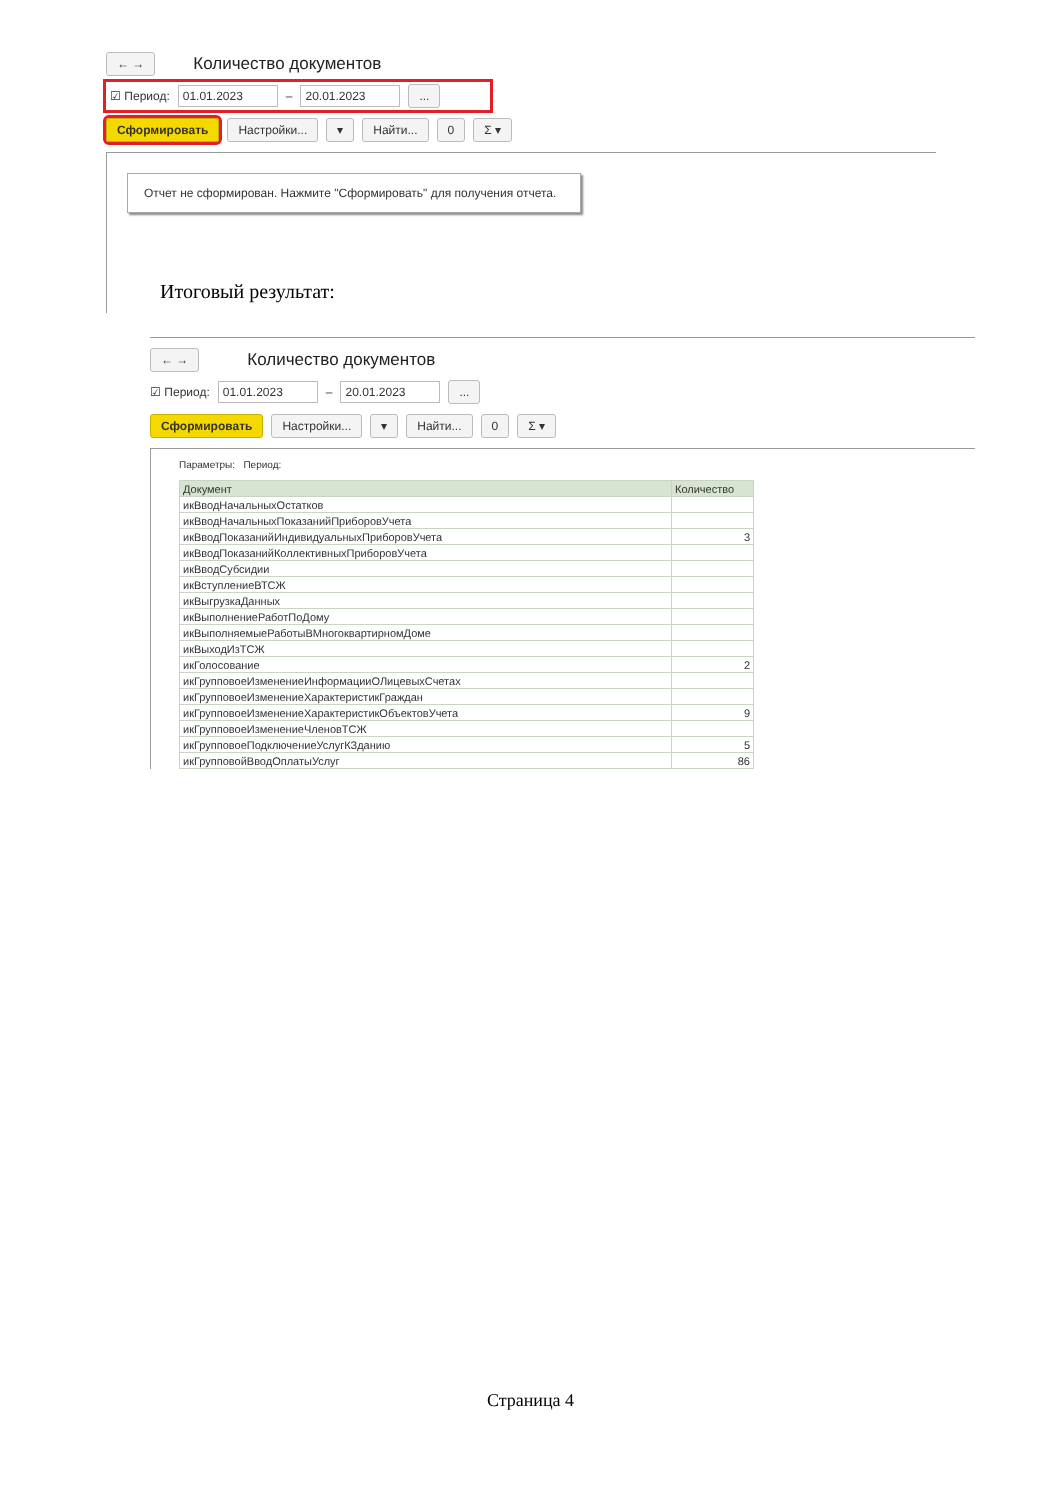← →
Количество документов
☑ Период: 01.01.2023 – 20.01.2023 ...
Сформировать Настройки... ▾ Найти... 0 Σ ▾
Отчет не сформирован. Нажмите "Сформировать" для получения отчета.
Итоговый результат:
← →
Количество документов
☑ Период: 01.01.2023 – 20.01.2023 ...
Сформировать Настройки... ▾ Найти... 0 Σ ▾
Параметры: Период:
| Документ | Количество |
| --- | --- |
| икВводНачальныхОстатков | |
| икВводНачальныхПоказанийПриборовУчета | |
| икВводПоказанийИндивидуальныхПриборовУчета | 3 |
| икВводПоказанийКоллективныхПриборовУчета | |
| икВводСубсидии | |
| икВступлениеВТСЖ | |
| икВыгрузкаДанных | |
| икВыполнениеРаботПоДому | |
| икВыполняемыеРаботыВМногоквартирномДоме | |
| икВыходИзТСЖ | |
| икГолосование | 2 |
| икГрупповоеИзменениеИнформацииОЛицевыхСчетах | |
| икГрупповоеИзменениеХарактеристикГраждан | |
| икГрупповоеИзменениеХарактеристикОбъектовУчета | 9 |
| икГрупповоеИзменениеЧленовТСЖ | |
| икГрупповоеПодключениеУслугКЗданию | 5 |
| икГрупповойВводОплатыУслуг | 86 |
Страница 4